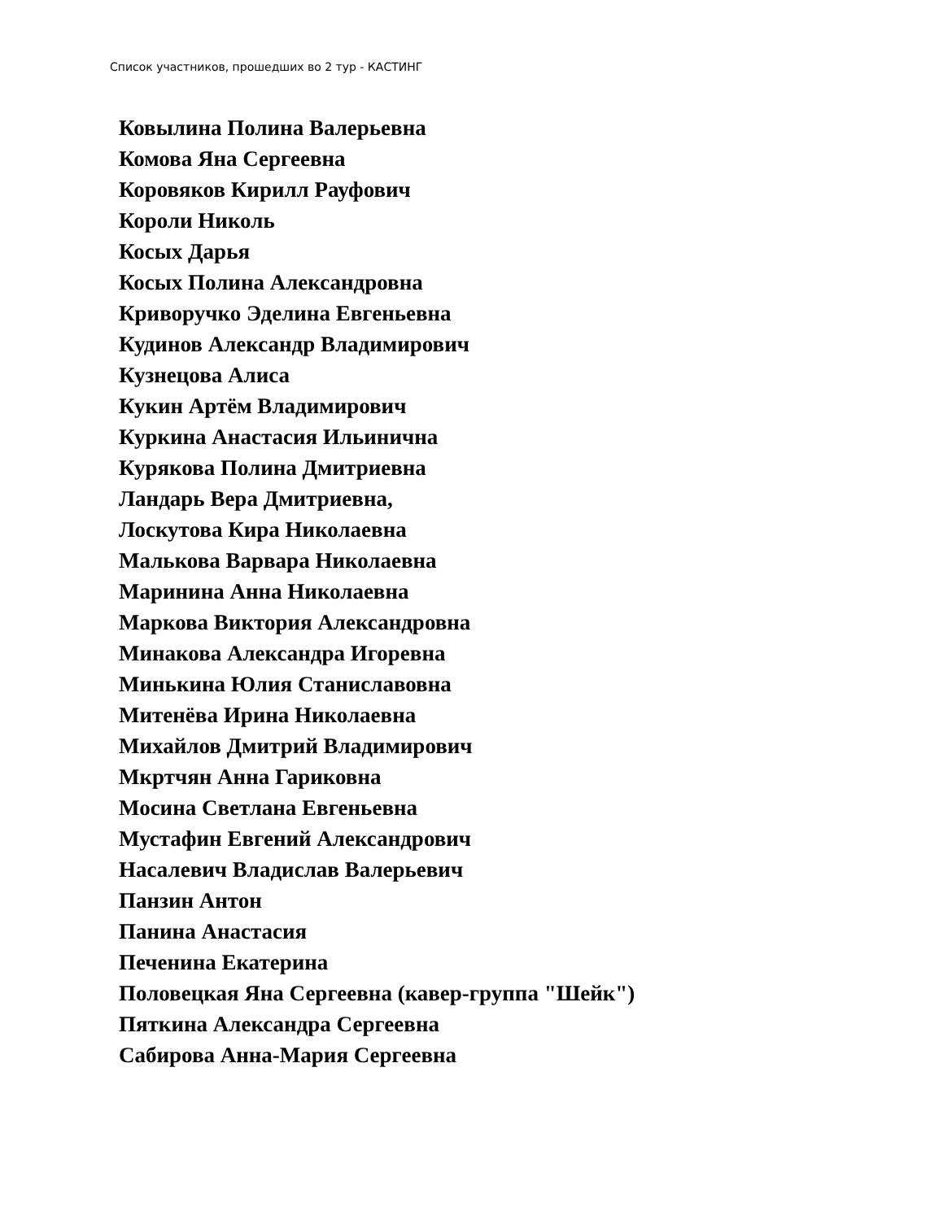Список участников, прошедших во 2 тур - КАСТИНГ
Ковылина Полина Валерьевна
Комова Яна Сергеевна
Коровяков Кирилл Рауфович
Короли Николь
Косых Дарья
Косых Полина Александровна
Криворучко Эделина Евгеньевна
Кудинов Александр Владимирович
Кузнецова Алиса
Кукин Артём Владимирович
Куркина Анастасия Ильинична
Курякова Полина Дмитриевна
Ландарь Вера Дмитриевна,
Лоскутова Кира Николаевна
Малькова Варвара Николаевна
Маринина Анна Николаевна
Маркова Виктория Александровна
Минакова Александра Игоревна
Минькина Юлия Станиславовна
Митенёва Ирина Николаевна
Михайлов Дмитрий Владимирович
Мкртчян Анна Гариковна
Мосина Светлана Евгеньевна
Мустафин Евгений Александрович
Насалевич Владислав Валерьевич
Панзин Антон
Панина Анастасия
Печенина Екатерина
Половецкая Яна Сергеевна (кавер-группа "Шейк")
Пяткина Александра Сергеевна
Сабирова Анна-Мария Сергеевна